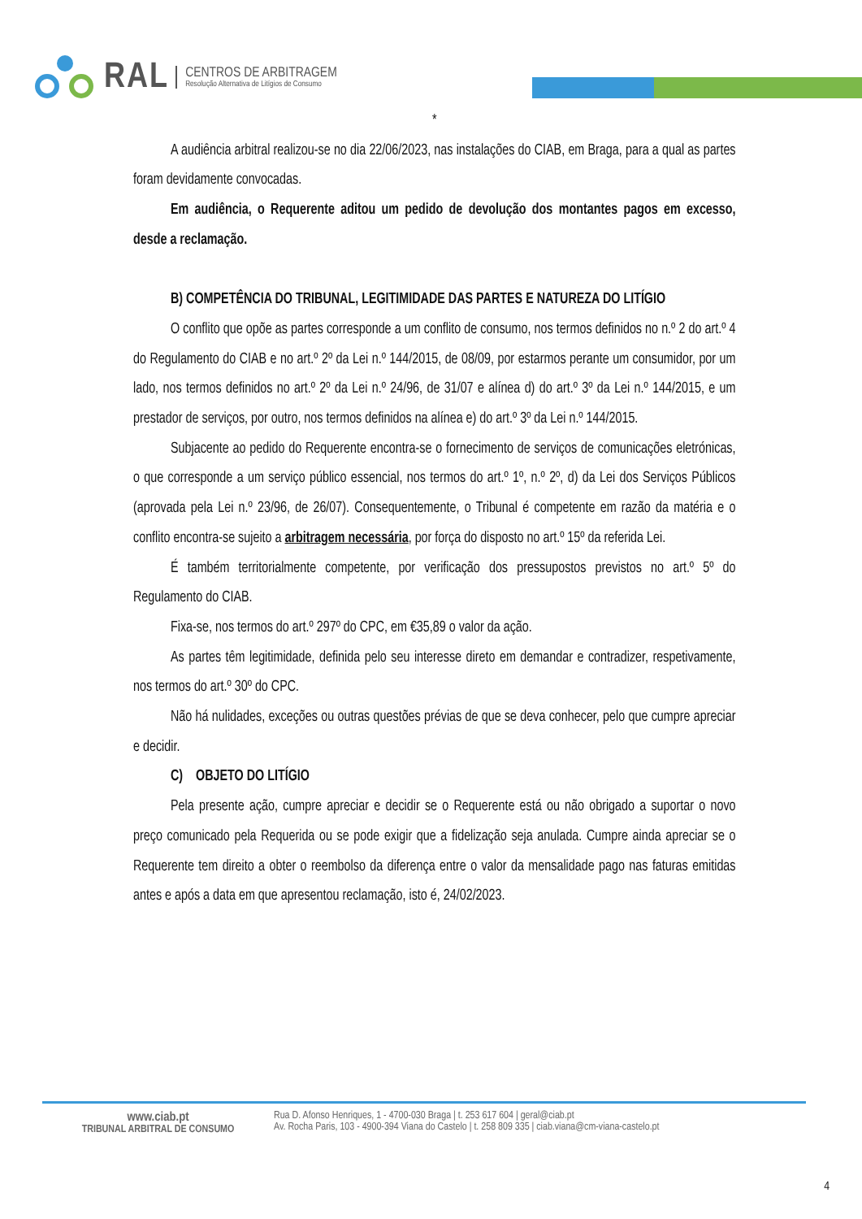RAL CENTROS DE ARBITRAGEM
Resolução Alternativa de Litígios de Consumo
*
A audiência arbitral realizou-se no dia 22/06/2023, nas instalações do CIAB, em Braga, para a qual as partes foram devidamente convocadas.
Em audiência, o Requerente aditou um pedido de devolução dos montantes pagos em excesso, desde a reclamação.
B) COMPETÊNCIA DO TRIBUNAL, LEGITIMIDADE DAS PARTES E NATUREZA DO LITÍGIO
O conflito que opõe as partes corresponde a um conflito de consumo, nos termos definidos no n.º 2 do art.º 4 do Regulamento do CIAB e no art.º 2º da Lei n.º 144/2015, de 08/09, por estarmos perante um consumidor, por um lado, nos termos definidos no art.º 2º da Lei n.º 24/96, de 31/07 e alínea d) do art.º 3º da Lei n.º 144/2015, e um prestador de serviços, por outro, nos termos definidos na alínea e) do art.º 3º da Lei n.º 144/2015.
Subjacente ao pedido do Requerente encontra-se o fornecimento de serviços de comunicações eletrónicas, o que corresponde a um serviço público essencial, nos termos do art.º 1º, n.º 2º, d) da Lei dos Serviços Públicos (aprovada pela Lei n.º 23/96, de 26/07). Consequentemente, o Tribunal é competente em razão da matéria e o conflito encontra-se sujeito a arbitragem necessária, por força do disposto no art.º 15º da referida Lei.
É também territorialmente competente, por verificação dos pressupostos previstos no art.º 5º do Regulamento do CIAB.
Fixa-se, nos termos do art.º 297º do CPC, em €35,89 o valor da ação.
As partes têm legitimidade, definida pelo seu interesse direto em demandar e contradizer, respetivamente, nos termos do art.º 30º do CPC.
Não há nulidades, exceções ou outras questões prévias de que se deva conhecer, pelo que cumpre apreciar e decidir.
C) OBJETO DO LITÍGIO
Pela presente ação, cumpre apreciar e decidir se o Requerente está ou não obrigado a suportar o novo preço comunicado pela Requerida ou se pode exigir que a fidelização seja anulada. Cumpre ainda apreciar se o Requerente tem direito a obter o reembolso da diferença entre o valor da mensalidade pago nas faturas emitidas antes e após a data em que apresentou reclamação, isto é, 24/02/2023.
www.ciab.pt
TRIBUNAL ARBITRAL DE CONSUMO
Rua D. Afonso Henriques, 1 - 4700-030 Braga | t. 253 617 604 | geral@ciab.pt
Av. Rocha Paris, 103 - 4900-394 Viana do Castelo | t. 258 809 335 | ciab.viana@cm-viana-castelo.pt
4